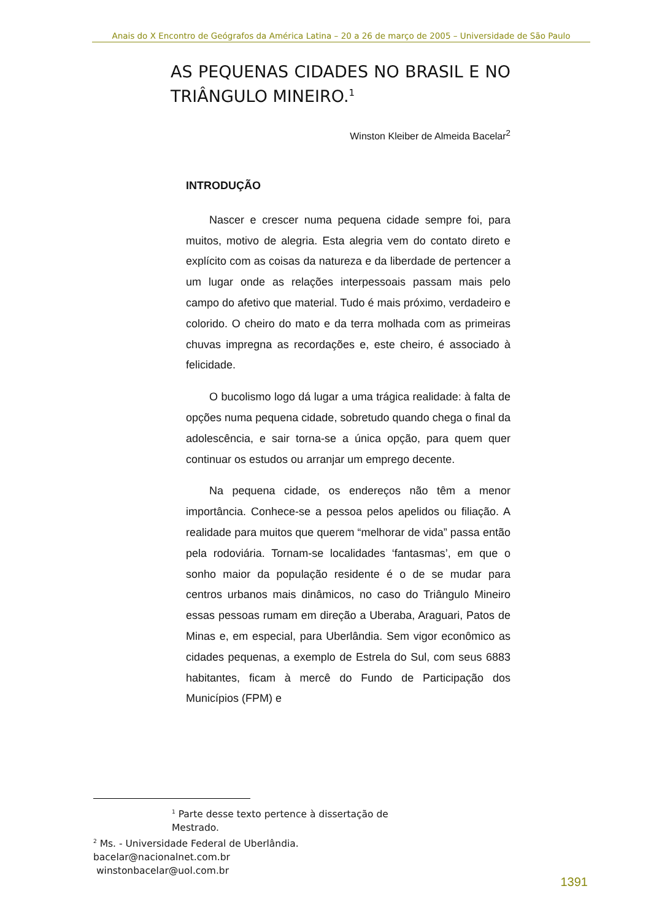Anais do X Encontro de Geógrafos da América Latina – 20 a 26 de março de 2005 – Universidade de São Paulo
AS PEQUENAS CIDADES NO BRASIL E NO TRIÂNGULO MINEIRO.<sup>1</sup>
Winston Kleiber de Almeida Bacelar<sup>2</sup>
INTRODUÇÃO
Nascer e crescer numa pequena cidade sempre foi, para muitos, motivo de alegria. Esta alegria vem do contato direto e explícito com as coisas da natureza e da liberdade de pertencer a um lugar onde as relações interpessoais passam mais pelo campo do afetivo que material. Tudo é mais próximo, verdadeiro e colorido. O cheiro do mato e da terra molhada com as primeiras chuvas impregna as recordações e, este cheiro, é associado à felicidade.
O bucolismo logo dá lugar a uma trágica realidade: à falta de opções numa pequena cidade, sobretudo quando chega o final da adolescência, e sair torna-se a única opção, para quem quer continuar os estudos ou arranjar um emprego decente.
Na pequena cidade, os endereços não têm a menor importância. Conhece-se a pessoa pelos apelidos ou filiação. A realidade para muitos que querem “melhorar de vida” passa então pela rodoviária. Tornam-se localidades ‘fantasmas’, em que o sonho maior da população residente é o de se mudar para centros urbanos mais dinâmicos, no caso do Triângulo Mineiro essas pessoas rumam em direção a Uberaba, Araguari, Patos de Minas e, em especial, para Uberlândia. Sem vigor econômico as cidades pequenas, a exemplo de Estrela do Sul, com seus 6883 habitantes, ficam à mercê do Fundo de Participação dos Municípios (FPM) e
<sup>1</sup> Parte desse texto pertence à dissertação de Mestrado.
<sup>2</sup> Ms. - Universidade Federal de Uberlândia.
bacelar@nacionalnet.com.br
winstonbacelar@uol.com.br
1391